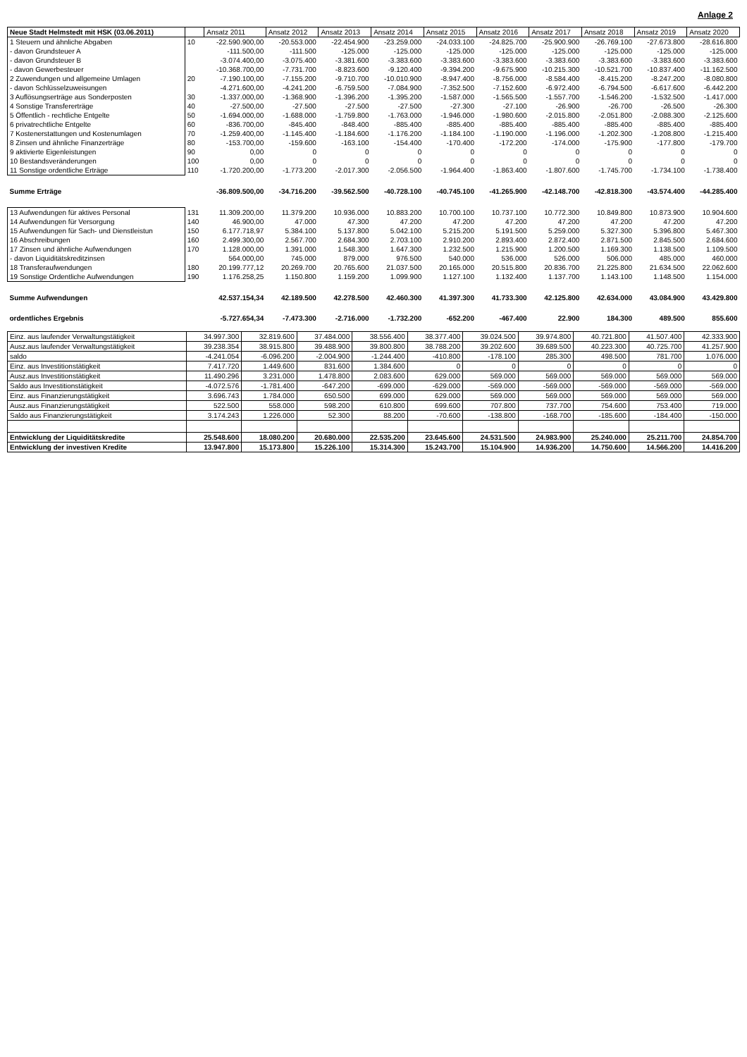Anlage 2
| Neue Stadt Helmstedt mit HSK (03.06.2011) | | Ansatz 2011 | Ansatz 2012 | Ansatz 2013 | Ansatz 2014 | Ansatz 2015 | Ansatz 2016 | Ansatz 2017 | Ansatz 2018 | Ansatz 2019 | Ansatz 2020 |
| --- | --- | --- | --- | --- | --- | --- | --- | --- | --- | --- | --- |
| 1 Steuern und ähnliche Abgaben | 10 | -22.590.900,00 | -20.553.000 | -22.454.900 | -23.259.000 | -24.033.100 | -24.825.700 | -25.900.900 | -26.769.100 | -27.673.800 | -28.616.800 |
| - davon Grundsteuer A | | -111.500,00 | -111.500 | -125.000 | -125.000 | -125.000 | -125.000 | -125.000 | -125.000 | -125.000 | -125.000 |
| - davon Grundsteuer B | | -3.074.400,00 | -3.075.400 | -3.381.600 | -3.383.600 | -3.383.600 | -3.383.600 | -3.383.600 | -3.383.600 | -3.383.600 | -3.383.600 |
| - davon Gewerbesteuer | | -10.368.700,00 | -7.731.700 | -8.823.600 | -9.120.400 | -9.394.200 | -9.675.900 | -10.215.300 | -10.521.700 | -10.837.400 | -11.162.500 |
| 2 Zuwendungen und allgemeine Umlagen | 20 | -7.190.100,00 | -7.155.200 | -9.710.700 | -10.010.900 | -8.947.400 | -8.756.000 | -8.584.400 | -8.415.200 | -8.247.200 | -8.080.800 |
| - davon Schlüsselzuweisungen | | -4.271.600,00 | -4.241.200 | -6.759.500 | -7.084.900 | -7.352.500 | -7.152.600 | -6.972.400 | -6.794.500 | -6.617.600 | -6.442.200 |
| 3 Auflösungserträge aus Sonderposten | 30 | -1.337.000,00 | -1.368.900 | -1.396.200 | -1.395.200 | -1.587.000 | -1.565.500 | -1.557.700 | -1.546.200 | -1.532.500 | -1.417.000 |
| 4 Sonstige Transfererträge | 40 | -27.500,00 | -27.500 | -27.500 | -27.500 | -27.300 | -27.100 | -26.900 | -26.700 | -26.500 | -26.300 |
| 5 Öffentlich - rechtliche Entgelte | 50 | -1.694.000,00 | -1.688.000 | -1.759.800 | -1.763.000 | -1.946.000 | -1.980.600 | -2.015.800 | -2.051.800 | -2.088.300 | -2.125.600 |
| 6 privatrechtliche Entgelte | 60 | -836.700,00 | -845.400 | -848.400 | -885.400 | -885.400 | -885.400 | -885.400 | -885.400 | -885.400 | -885.400 |
| 7 Kostenerstattungen und Kostenumlagen | 70 | -1.259.400,00 | -1.145.400 | -1.184.600 | -1.176.200 | -1.184.100 | -1.190.000 | -1.196.000 | -1.202.300 | -1.208.800 | -1.215.400 |
| 8 Zinsen und ähnliche Finanzerträge | 80 | -153.700,00 | -159.600 | -163.100 | -154.400 | -170.400 | -172.200 | -174.000 | -175.900 | -177.800 | -179.700 |
| 9 aktivierte Eigenleistungen | 90 | 0,00 | 0 | 0 | 0 | 0 | 0 | 0 | 0 | 0 | 0 |
| 10 Bestandsveränderungen | 100 | 0,00 | 0 | 0 | 0 | 0 | 0 | 0 | 0 | 0 | 0 |
| 11 Sonstige ordentliche Erträge | 110 | -1.720.200,00 | -1.773.200 | -2.017.300 | -2.056.500 | -1.964.400 | -1.863.400 | -1.807.600 | -1.745.700 | -1.734.100 | -1.738.400 |
| Summe Erträge | | -36.809.500,00 | -34.716.200 | -39.562.500 | -40.728.100 | -40.745.100 | -41.265.900 | -42.148.700 | -42.818.300 | -43.574.400 | -44.285.400 |
| 13 Aufwendungen für aktives Personal | 131 | 11.309.200,00 | 11.379.200 | 10.936.000 | 10.883.200 | 10.700.100 | 10.737.100 | 10.772.300 | 10.849.800 | 10.873.900 | 10.904.600 |
| 14 Aufwendungen für Versorgung | 140 | 46.900,00 | 47.000 | 47.300 | 47.200 | 47.200 | 47.200 | 47.200 | 47.200 | 47.200 | 47.200 |
| 15 Aufwendungen für Sach- und Dienstleistun | 150 | 6.177.718,97 | 5.384.100 | 5.137.800 | 5.042.100 | 5.215.200 | 5.191.500 | 5.259.000 | 5.327.300 | 5.396.800 | 5.467.300 |
| 16 Abschreibungen | 160 | 2.499.300,00 | 2.567.700 | 2.684.300 | 2.703.100 | 2.910.200 | 2.893.400 | 2.872.400 | 2.871.500 | 2.845.500 | 2.684.600 |
| 17 Zinsen und ähnliche Aufwendungen | 170 | 1.128.000,00 | 1.391.000 | 1.548.300 | 1.647.300 | 1.232.500 | 1.215.900 | 1.200.500 | 1.169.300 | 1.138.500 | 1.109.500 |
| - davon Liquiditätskreditzinsen | | 564.000,00 | 745.000 | 879.000 | 976.500 | 540.000 | 536.000 | 526.000 | 506.000 | 485.000 | 460.000 |
| 18 Transferaufwendungen | 180 | 20.199.777,12 | 20.269.700 | 20.765.600 | 21.037.500 | 20.165.000 | 20.515.800 | 20.836.700 | 21.225.800 | 21.634.500 | 22.062.600 |
| 19 Sonstige Ordentliche Aufwendungen | 190 | 1.176.258,25 | 1.150.800 | 1.159.200 | 1.099.900 | 1.127.100 | 1.132.400 | 1.137.700 | 1.143.100 | 1.148.500 | 1.154.000 |
| Summe Aufwendungen | | 42.537.154,34 | 42.189.500 | 42.278.500 | 42.460.300 | 41.397.300 | 41.733.300 | 42.125.800 | 42.634.000 | 43.084.900 | 43.429.800 |
| ordentliches Ergebnis | | -5.727.654,34 | -7.473.300 | -2.716.000 | -1.732.200 | -652.200 | -467.400 | 22.900 | 184.300 | 489.500 | 855.600 |
| Einz. aus laufender Verwaltungstätigkeit | 34.997.300 | 32.819.600 | 37.484.000 | 38.556.400 | 38.377.400 | 39.024.500 | 39.974.800 | 40.721.800 | 41.507.400 | 42.333.900 |
| Ausz.aus laufender Verwaltungstätigkeit | 39.238.354 | 38.915.800 | 39.488.900 | 39.800.800 | 38.788.200 | 39.202.600 | 39.689.500 | 40.223.300 | 40.725.700 | 41.257.900 |
| saldo | -4.241.054 | -6.096.200 | -2.004.900 | -1.244.400 | -410.800 | -178.100 | 285.300 | 498.500 | 781.700 | 1.076.000 |
| Einz. aus Investitionstätigkeit | 7.417.720 | 1.449.600 | 831.600 | 1.384.600 | 0 | 0 | 0 | 0 | 0 | 0 |
| Ausz.aus Investitionstätigkeit | 11.490.296 | 3.231.000 | 1.478.800 | 2.083.600 | 629.000 | 569.000 | 569.000 | 569.000 | 569.000 | 569.000 |
| Saldo aus Investitionstätigkeit | -4.072.576 | -1.781.400 | -647.200 | -699.000 | -629.000 | -569.000 | -569.000 | -569.000 | -569.000 | -569.000 |
| Einz. aus Finanzierungstätigkeit | 3.696.743 | 1.784.000 | 650.500 | 699.000 | 629.000 | 569.000 | 569.000 | 569.000 | 569.000 | 569.000 |
| Ausz.aus Finanzierungstätigkeit | 522.500 | 558.000 | 598.200 | 610.800 | 699.600 | 707.800 | 737.700 | 754.600 | 753.400 | 719.000 |
| Saldo aus Finanzierungstätigkeit | 3.174.243 | 1.226.000 | 52.300 | 88.200 | -70.600 | -138.800 | -168.700 | -185.600 | -184.400 | -150.000 |
| Entwicklung der Liquiditätskredite | 25.548.600 | 18.080.200 | 20.680.000 | 22.535.200 | 23.645.600 | 24.531.500 | 24.983.900 | 25.240.000 | 25.211.700 | 24.854.700 |
| Entwicklung der investiven Kredite | 13.947.800 | 15.173.800 | 15.226.100 | 15.314.300 | 15.243.700 | 15.104.900 | 14.936.200 | 14.750.600 | 14.566.200 | 14.416.200 |